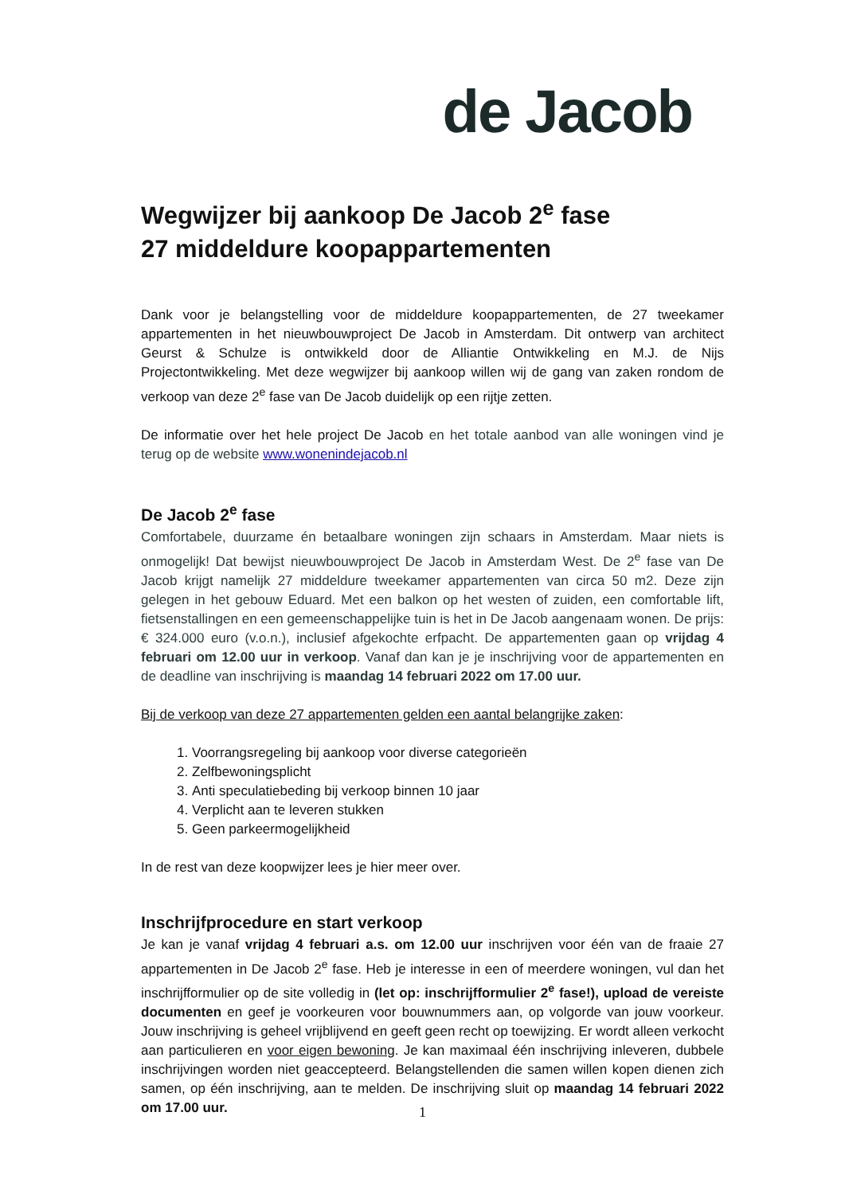de Jacob
Wegwijzer bij aankoop De Jacob 2<sup>e</sup> fase
27 middeldure koopappartementen
Dank voor je belangstelling voor de middeldure koopappartementen, de 27 tweekamer appartementen in het nieuwbouwproject De Jacob in Amsterdam. Dit ontwerp van architect Geurst & Schulze is ontwikkeld door de Alliantie Ontwikkeling en M.J. de Nijs Projectontwikkeling. Met deze wegwijzer bij aankoop willen wij de gang van zaken rondom de verkoop van deze 2<sup>e</sup> fase van De Jacob duidelijk op een rijtje zetten.
De informatie over het hele project De Jacob en het totale aanbod van alle woningen vind je terug op de website www.wonenindejacob.nl
De Jacob 2<sup>e</sup> fase
Comfortabele, duurzame én betaalbare woningen zijn schaars in Amsterdam. Maar niets is onmogelijk! Dat bewijst nieuwbouwproject De Jacob in Amsterdam West. De 2<sup>e</sup> fase van De Jacob krijgt namelijk 27 middeldure tweekamer appartementen van circa 50 m2. Deze zijn gelegen in het gebouw Eduard. Met een balkon op het westen of zuiden, een comfortable lift, fietsenstallingen en een gemeenschappelijke tuin is het in De Jacob aangenaam wonen. De prijs: € 324.000 euro (v.o.n.), inclusief afgekochte erfpacht. De appartementen gaan op vrijdag 4 februari om 12.00 uur in verkoop. Vanaf dan kan je je inschrijving voor de appartementen en de deadline van inschrijving is maandag 14 februari 2022 om 17.00 uur.
Bij de verkoop van deze 27 appartementen gelden een aantal belangrijke zaken:
1. Voorrangsregeling bij aankoop voor diverse categorieën
2. Zelfbewoningsplicht
3. Anti speculatiebeding bij verkoop binnen 10 jaar
4. Verplicht aan te leveren stukken
5. Geen parkeermogelijkheid
In de rest van deze koopwijzer lees je hier meer over.
Inschrijfprocedure en start verkoop
Je kan je vanaf vrijdag 4 februari a.s. om 12.00 uur inschrijven voor één van de fraaie 27 appartementen in De Jacob 2<sup>e</sup> fase. Heb je interesse in een of meerdere woningen, vul dan het inschrijfformulier op de site volledig in (let op: inschrijfformulier 2<sup>e</sup> fase!), upload de vereiste documenten en geef je voorkeuren voor bouwnummers aan, op volgorde van jouw voorkeur. Jouw inschrijving is geheel vrijblijvend en geeft geen recht op toewijzing. Er wordt alleen verkocht aan particulieren en voor eigen bewoning. Je kan maximaal één inschrijving inleveren, dubbele inschrijvingen worden niet geaccepteerd. Belangstellenden die samen willen kopen dienen zich samen, op één inschrijving, aan te melden. De inschrijving sluit op maandag 14 februari 2022 om 17.00 uur.
1